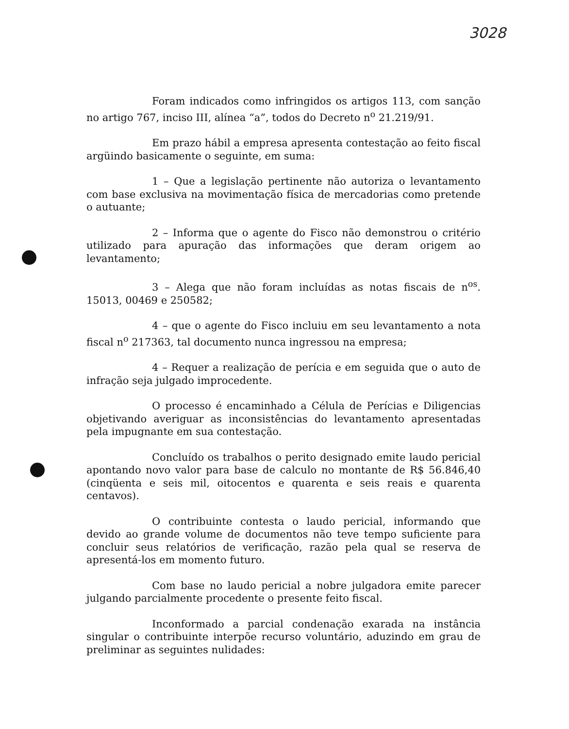3028
Foram indicados como infringidos os artigos 113, com sanção no artigo 767, inciso III, alínea “a”, todos do Decreto n<sup>o</sup> 21.219/91.
Em prazo hábil a empresa apresenta contestação ao feito fiscal argüindo basicamente o seguinte, em suma:
1 – Que a legislação pertinente não autoriza o levantamento com base exclusiva na movimentação física de mercadorias como pretende o autuante;
2 – Informa que o agente do Fisco não demonstrou o critério utilizado para apuração das informações que deram origem ao levantamento;
3 – Alega que não foram incluídas as notas fiscais de n<sup>os</sup>. 15013, 00469 e 250582;
4 – que o agente do Fisco incluiu em seu levantamento a nota fiscal n<sup>o</sup> 217363, tal documento nunca ingressou na empresa;
4 – Requer a realização de perícia e em seguida que o auto de infração seja julgado improcedente.
O processo é encaminhado a Célula de Perícias e Diligencias objetivando averiguar as inconsistências do levantamento apresentadas pela impugnante em sua contestação.
Concluído os trabalhos o perito designado emite laudo pericial apontando novo valor para base de calculo no montante de R$ 56.846,40 (cinqüenta e seis mil, oitocentos e quarenta e seis reais e quarenta centavos).
O contribuinte contesta o laudo pericial, informando que devido ao grande volume de documentos não teve tempo suficiente para concluir seus relatórios de verificação, razão pela qual se reserva de apresentá-los em momento futuro.
Com base no laudo pericial a nobre julgadora emite parecer julgando parcialmente procedente o presente feito fiscal.
Inconformado a parcial condenação exarada na instância singular o contribuinte interpõe recurso voluntário, aduzindo em grau de preliminar as seguintes nulidades: